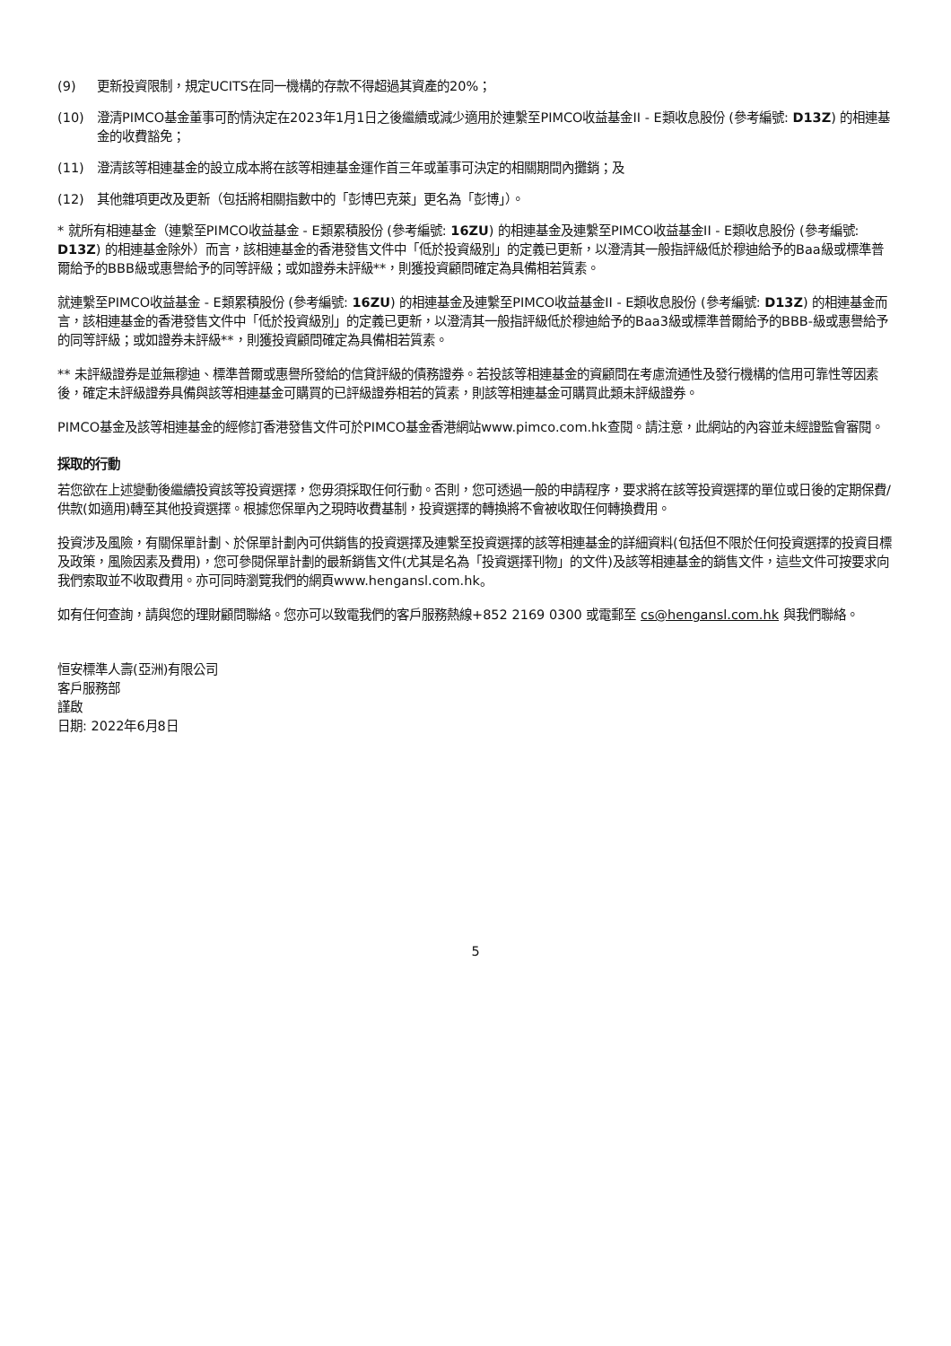(9) 更新投資限制，規定UCITS在同一機構的存款不得超過其資產的20%；
(10) 澄清PIMCO基金董事可酌情決定在2023年1月1日之後繼續或減少適用於連繫至PIMCO收益基金II - E類收息股份 (參考編號: D13Z) 的相連基金的收費豁免；
(11) 澄清該等相連基金的設立成本將在該等相連基金運作首三年或董事可決定的相關期間內攤銷；及
(12) 其他雜項更改及更新（包括將相關指數中的「彭博巴克萊」更名為「彭博」）。
* 就所有相連基金（連繫至PIMCO收益基金 - E類累積股份 (參考編號: 16ZU) 的相連基金及連繫至PIMCO收益基金II - E類收息股份 (參考編號: D13Z) 的相連基金除外）而言，該相連基金的香港發售文件中「低於投資級別」的定義已更新，以澄清其一般指評級低於穆迪給予的Baa級或標準普爾給予的BBB級或惠譽給予的同等評級；或如證券未評級**，則獲投資顧問確定為具備相若質素。
就連繫至PIMCO收益基金 - E類累積股份 (參考編號: 16ZU) 的相連基金及連繫至PIMCO收益基金II - E類收息股份 (參考編號: D13Z) 的相連基金而言，該相連基金的香港發售文件中「低於投資級別」的定義已更新，以澄清其一般指評級低於穆迪給予的Baa3級或標準普爾給予的BBB-級或惠譽給予的同等評級；或如證券未評級**，則獲投資顧問確定為具備相若質素。
** 未評級證券是並無穆迪、標準普爾或惠譽所發給的信貸評級的債務證券。若投該等相連基金的資顧問在考慮流通性及發行機構的信用可靠性等因素後，確定未評級證券具備與該等相連基金可購買的已評級證券相若的質素，則該等相連基金可購買此類未評級證券。
PIMCO基金及該等相連基金的經修訂香港發售文件可於PIMCO基金香港網站www.pimco.com.hk查閱。請注意，此網站的內容並未經證監會審閱。
採取的行動
若您欲在上述變動後繼續投資該等投資選擇，您毋須採取任何行動。否則，您可透過一般的申請程序，要求將在該等投資選擇的單位或日後的定期保費/供款(如適用)轉至其他投資選擇。根據您保單內之現時收費基制，投資選擇的轉換將不會被收取任何轉換費用。
投資涉及風險，有關保單計劃、於保單計劃內可供銷售的投資選擇及連繫至投資選擇的該等相連基金的詳細資料(包括但不限於任何投資選擇的投資目標及政策，風險因素及費用)，您可參閱保單計劃的最新銷售文件(尤其是名為「投資選擇刊物」的文件)及該等相連基金的銷售文件，這些文件可按要求向我們索取並不收取費用。亦可同時瀏覽我們的網頁www.hengansl.com.hk。
如有任何查詢，請與您的理財顧問聯絡。您亦可以致電我們的客戶服務熱線+852 2169 0300 或電郵至 cs@hengansl.com.hk 與我們聯絡。
恒安標準人壽(亞洲)有限公司
客戶服務部
謹啟
日期: 2022年6月8日
5